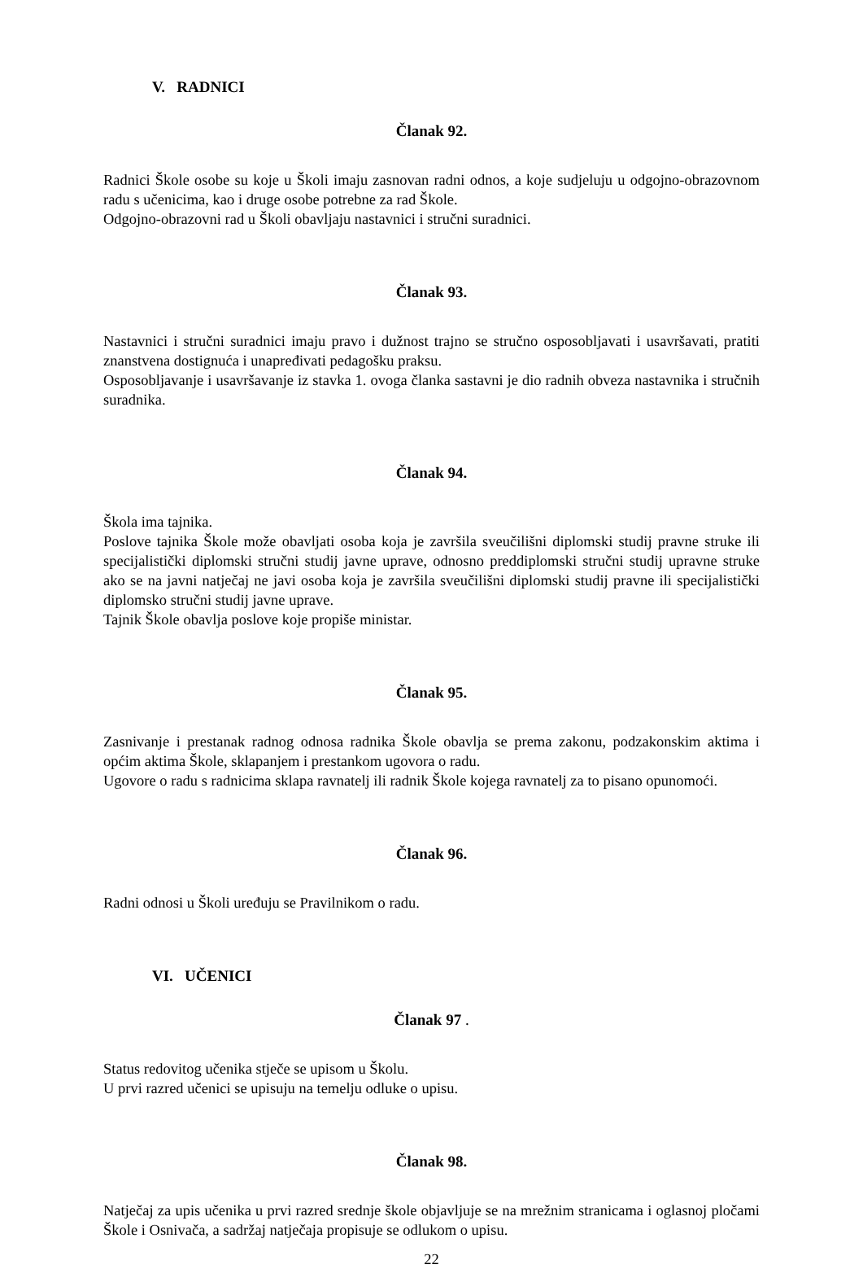V. RADNICI
Članak 92.
Radnici Škole osobe su koje u Školi imaju zasnovan radni odnos, a koje sudjeluju u odgojno-obrazovnom radu s učenicima, kao i druge osobe potrebne za rad Škole.
Odgojno-obrazovni rad u Školi obavljaju nastavnici i stručni suradnici.
Članak 93.
Nastavnici i stručni suradnici imaju pravo i dužnost trajno se stručno osposobljavati i usavršavati, pratiti znanstvena dostignuća i unapređivati pedagošku praksu.
Osposobljavanje i usavršavanje iz stavka 1. ovoga članka sastavni je dio radnih obveza nastavnika i stručnih suradnika.
Članak 94.
Škola ima tajnika.
Poslove tajnika Škole može obavljati osoba koja je završila sveučilišni diplomski studij pravne struke ili specijalistički diplomski stručni studij javne uprave, odnosno preddiplomski stručni studij upravne struke ako se na javni natječaj ne javi osoba koja je završila sveučilišni diplomski studij pravne ili specijalistički diplomsko stručni studij javne uprave.
Tajnik Škole obavlja poslove koje propiše ministar.
Članak 95.
Zasnivanje i prestanak radnog odnosa radnika Škole obavlja se prema zakonu, podzakonskim aktima i općim aktima Škole, sklapanjem i prestankom ugovora o radu.
Ugovore o radu s radnicima sklapa ravnatelj ili radnik Škole kojega ravnatelj za to pisano opunomoći.
Članak 96.
Radni odnosi u Školi uređuju se Pravilnikom o radu.
VI. UČENICI
Članak 97 .
Status redovitog učenika stječe se upisom u Školu.
U prvi razred učenici se upisuju na temelju odluke o upisu.
Članak 98.
Natječaj za upis učenika u prvi razred srednje škole objavljuje se na mrežnim stranicama i oglasnoj pločami Škole i Osnivača, a sadržaj natječaja propisuje se odlukom o upisu.
22